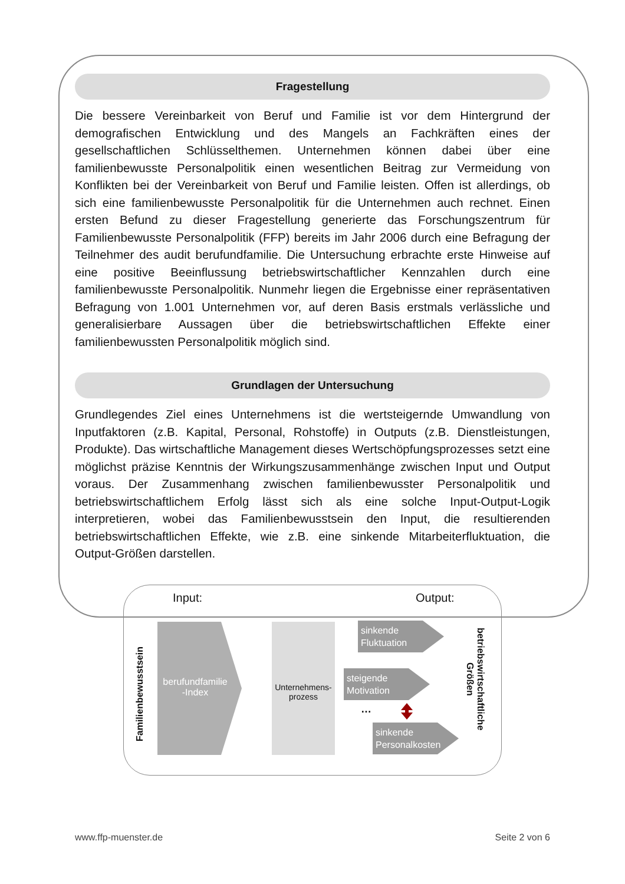Fragestellung
Die bessere Vereinbarkeit von Beruf und Familie ist vor dem Hintergrund der demografischen Entwicklung und des Mangels an Fachkräften eines der gesellschaftlichen Schlüsselthemen. Unternehmen können dabei über eine familienbewusste Personalpolitik einen wesentlichen Beitrag zur Vermeidung von Konflikten bei der Vereinbarkeit von Beruf und Familie leisten. Offen ist allerdings, ob sich eine familienbewusste Personalpolitik für die Unternehmen auch rechnet. Einen ersten Befund zu dieser Fragestellung generierte das Forschungszentrum für Familienbewusste Personalpolitik (FFP) bereits im Jahr 2006 durch eine Befragung der Teilnehmer des audit berufundfamilie. Die Untersuchung erbrachte erste Hinweise auf eine positive Beeinflussung betriebswirtschaftlicher Kennzahlen durch eine familienbewusste Personalpolitik. Nunmehr liegen die Ergebnisse einer repräsentativen Befragung von 1.001 Unternehmen vor, auf deren Basis erstmals verlässliche und generalisierbare Aussagen über die betriebswirtschaftlichen Effekte einer familienbewussten Personalpolitik möglich sind.
Grundlagen der Untersuchung
Grundlegendes Ziel eines Unternehmens ist die wertsteigernde Umwandlung von Inputfaktoren (z.B. Kapital, Personal, Rohstoffe) in Outputs (z.B. Dienstleistungen, Produkte). Das wirtschaftliche Management dieses Wertschöpfungsprozesses setzt eine möglichst präzise Kenntnis der Wirkungszusammenhänge zwischen Input und Output voraus. Der Zusammenhang zwischen familienbewusster Personalpolitik und betriebswirtschaftlichem Erfolg lässt sich als eine solche Input-Output-Logik interpretieren, wobei das Familienbewusstsein den Input, die resultierenden betriebswirtschaftlichen Effekte, wie z.B. eine sinkende Mitarbeiterfluktuation, die Output-Größen darstellen.
Input: Output:
Familienbewusstsein
berufundfamilie -Index
Unternehmens-prozess
sinkende
Fluktuation
steigende
Motivation
…
sinkende
Personalkosten
betriebswirtschaftliche Größen
www.ffp-muenster.de Seite 2 von 6